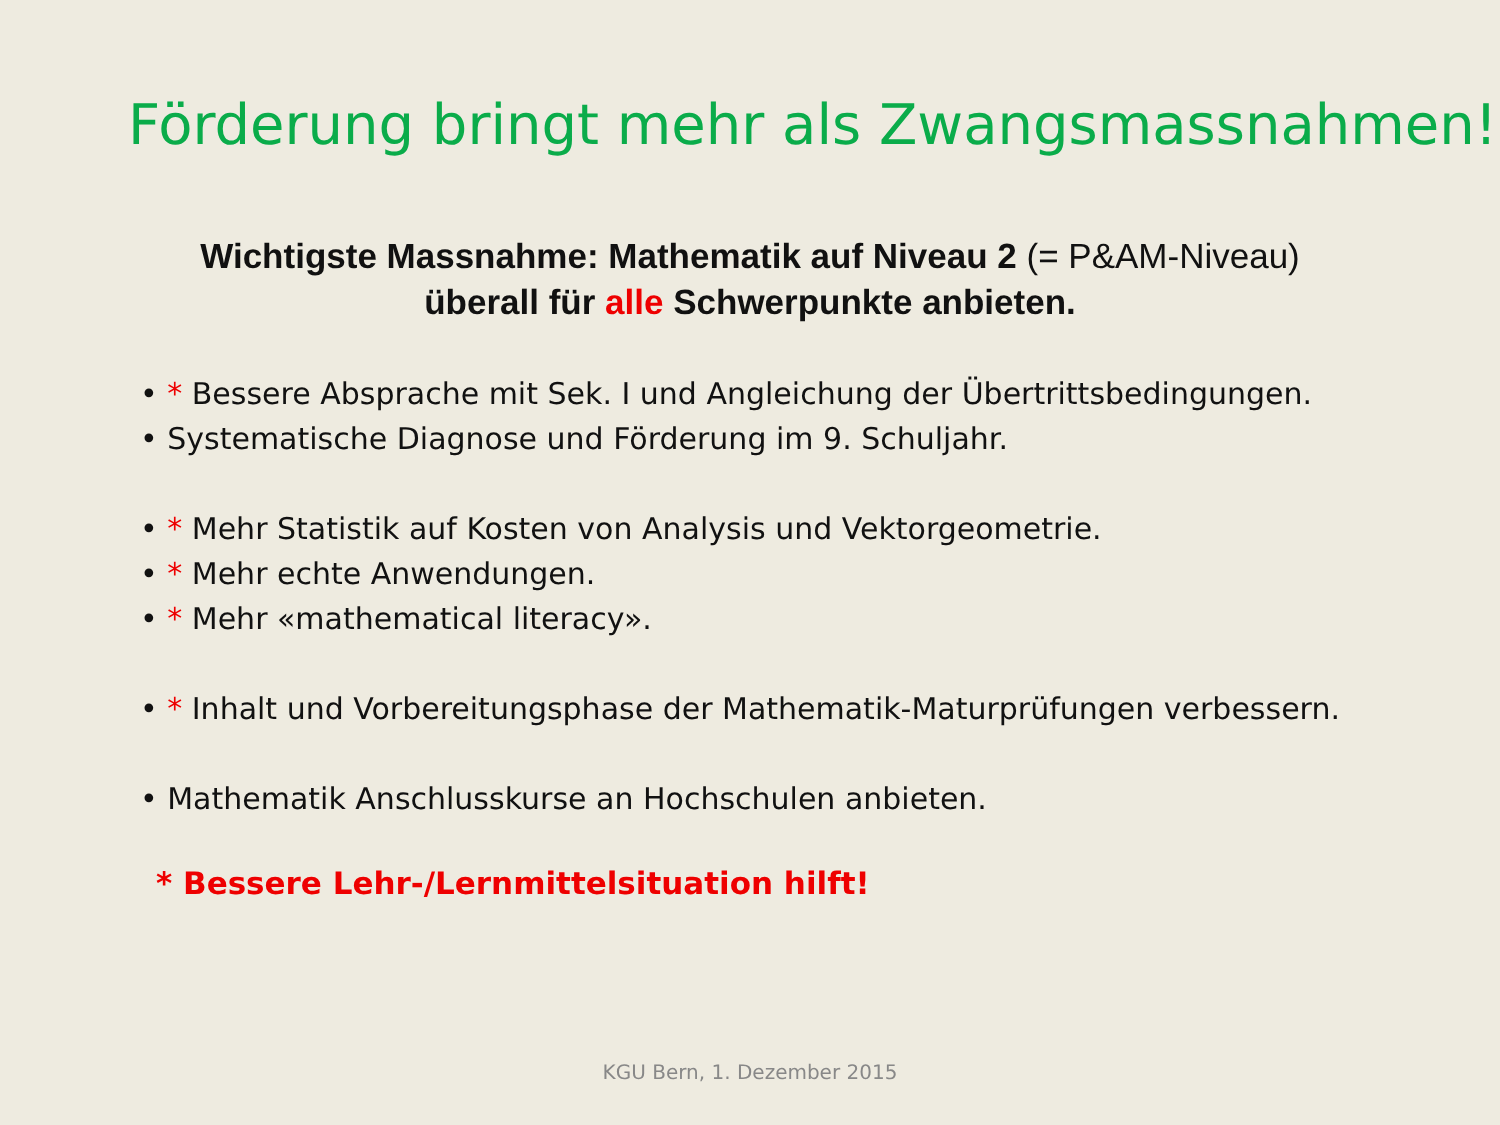Förderung bringt mehr als Zwangsmassnahmen!
Wichtigste Massnahme: Mathematik auf Niveau 2 (= P&AM-Niveau)
überall für alle Schwerpunkte anbieten.
• * Bessere Absprache mit Sek. I und Angleichung der Übertrittsbedingungen.
• Systematische Diagnose und Förderung im 9. Schuljahr.
• * Mehr Statistik auf Kosten von Analysis und Vektorgeometrie.
• * Mehr echte Anwendungen.
• * Mehr «mathematical literacy».
• * Inhalt und Vorbereitungsphase der Mathematik-Maturprüfungen verbessern.
• Mathematik Anschlusskurse an Hochschulen anbieten.
* Bessere Lehr-/Lernmittelsituation hilft!
KGU Bern, 1. Dezember 2015